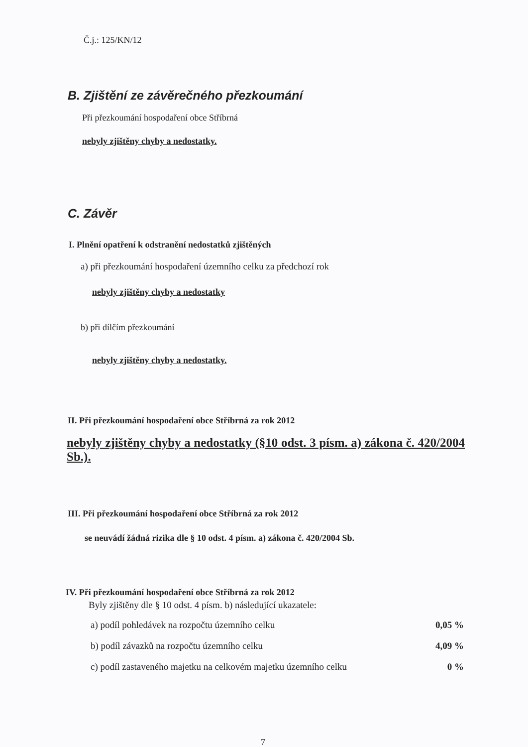Č.j.: 125/KN/12
B. Zjištění ze závěrečného přezkoumání
Při přezkoumání hospodaření obce Stříbrná
nebyly zjištěny chyby a nedostatky.
C. Závěr
I. Plnění opatření k odstranění nedostatků zjištěných
a) při přezkoumání hospodaření územního celku za předchozí rok
nebyly zjištěny chyby a nedostatky
b) při dílčím přezkoumání
nebyly zjištěny chyby a nedostatky.
II. Při přezkoumání hospodaření obce Stříbrná za rok 2012
nebyly zjištěny chyby a nedostatky (§10 odst. 3 písm. a) zákona č. 420/2004 Sb.).
III. Při přezkoumání hospodaření obce Stříbrná za rok 2012
se neuvádí žádná rizika dle § 10 odst. 4 písm. a) zákona č. 420/2004 Sb.
IV. Při přezkoumání hospodaření obce Stříbrná za rok 2012
Byly zjištěny dle § 10 odst. 4 písm. b) následující ukazatele:
| a) podíl pohledávek na rozpočtu územního celku | 0,05 % |
| b) podíl závazků na rozpočtu územního celku | 4,09 % |
| c) podíl zastaveného majetku na celkovém majetku územního celku | 0 % |
7